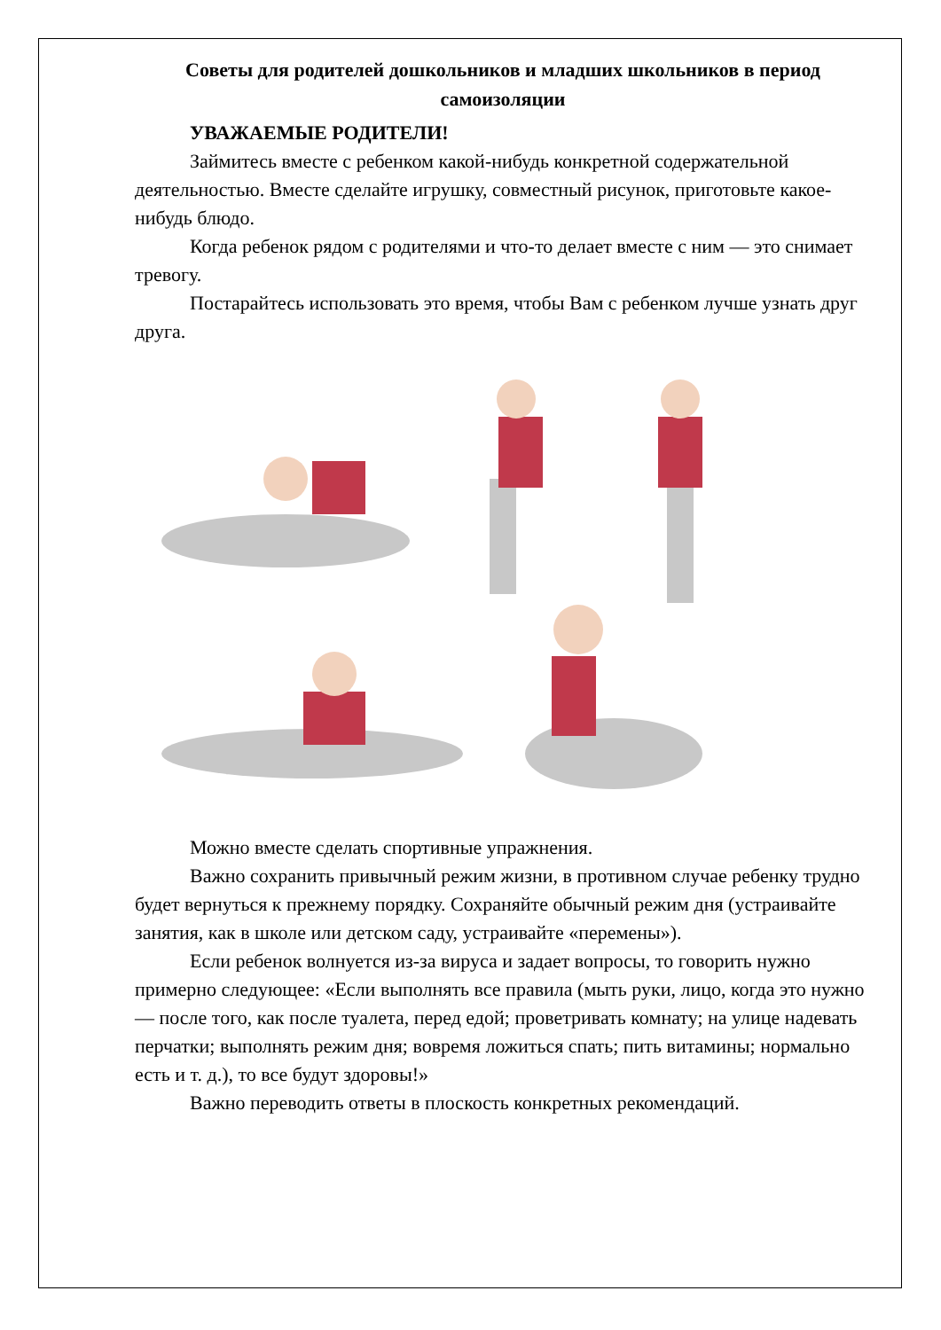Советы для родителей дошкольников и младших школьников в период самоизоляции
УВАЖАЕМЫЕ РОДИТЕЛИ!
Займитесь вместе с ребенком какой-нибудь конкретной содержательной деятельностью. Вместе сделайте игрушку, совместный рисунок, приготовьте какое-нибудь блюдо.
Когда ребенок рядом с родителями и что-то делает вместе с ним — это снимает тревогу.
Постарайтесь использовать это время, чтобы Вам с ребенком лучше узнать друг друга.
Можно вместе сделать спортивные упражнения.
Важно сохранить привычный режим жизни, в противном случае ребенку трудно будет вернуться к прежнему порядку. Сохраняйте обычный режим дня (устраивайте занятия, как в школе или детском саду, устраивайте «перемены»).
Если ребенок волнуется из-за вируса и задает вопросы, то говорить нужно примерно следующее: «Если выполнять все правила (мыть руки, лицо, когда это нужно — после того, как после туалета, перед едой; проветривать комнату; на улице надевать перчатки; выполнять режим дня; вовремя ложиться спать; пить витамины; нормально есть и т. д.), то все будут здоровы!»
Важно переводить ответы в плоскость конкретных рекомендаций.